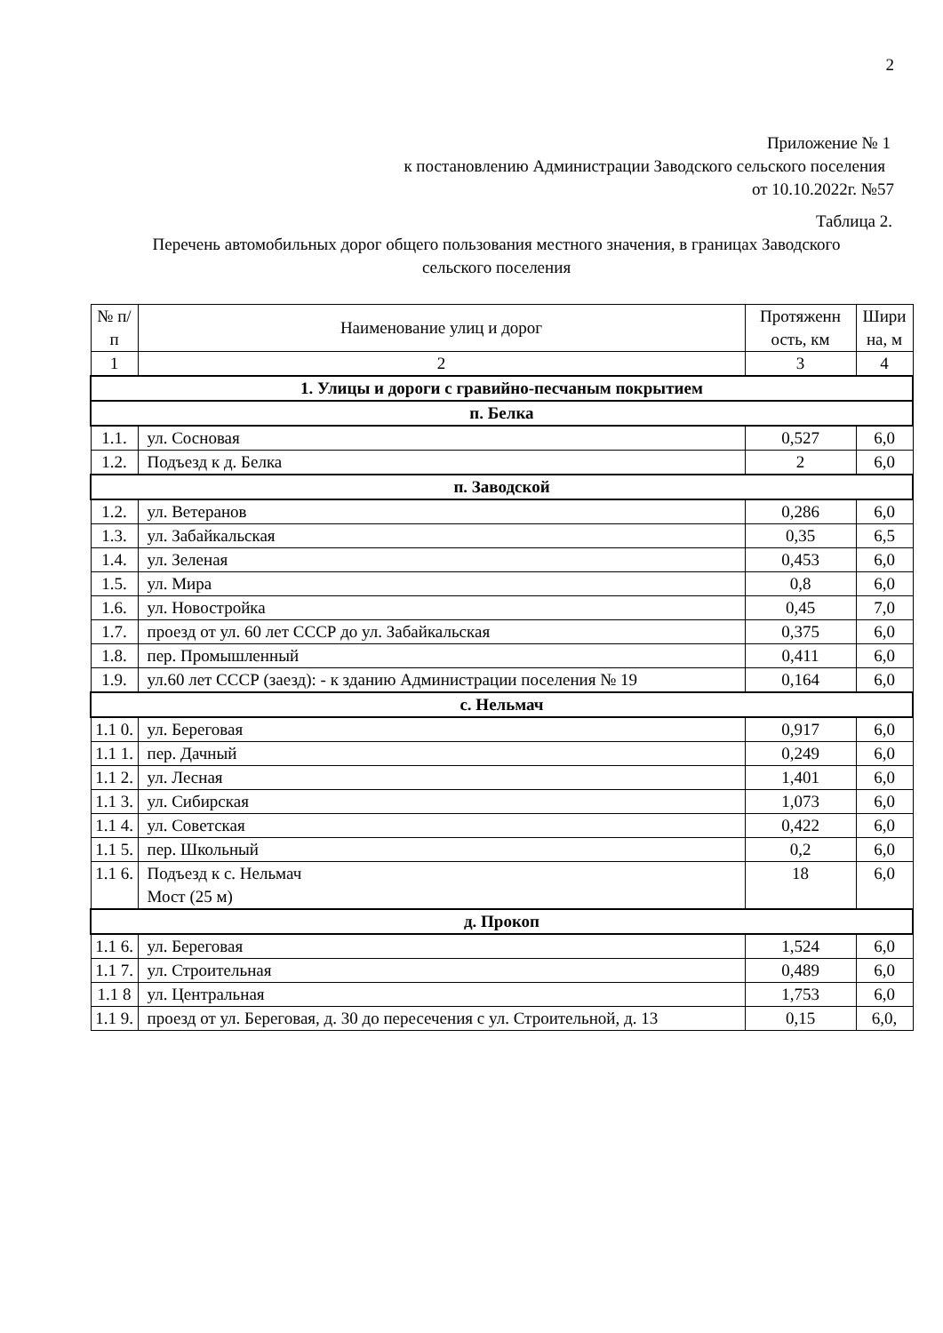2
Приложение № 1
к постановлению Администрации Заводского сельского поселения
от 10.10.2022г. №57
Таблица 2.
Перечень автомобильных дорог общего пользования местного значения, в границах Заводского
сельского поселения
| № п/п | Наименование улиц и дорог | Протяженн ость, км | Шири на, м |
| --- | --- | --- | --- |
| 1 | 2 | 3 | 4 |
| 1. Улицы и дороги с гравийно-песчаным покрытием | | | |
| п. Белка | | | |
| 1.1. | ул. Сосновая | 0,527 | 6,0 |
| 1.2. | Подъезд к д. Белка | 2 | 6,0 |
| п. Заводской | | | |
| 1.2. | ул. Ветеранов | 0,286 | 6,0 |
| 1.3. | ул. Забайкальская | 0,35 | 6,5 |
| 1.4. | ул. Зеленая | 0,453 | 6,0 |
| 1.5. | ул. Мира | 0,8 | 6,0 |
| 1.6. | ул. Новостройка | 0,45 | 7,0 |
| 1.7. | проезд от ул. 60 лет СССР до ул. Забайкальская | 0,375 | 6,0 |
| 1.8. | пер. Промышленный | 0,411 | 6,0 |
| 1.9. | ул.60 лет СССР (заезд): - к зданию Администрации поселения № 19 | 0,164 | 6,0 |
| с. Нельмач | | | |
| 1.1 0. | ул. Береговая | 0,917 | 6,0 |
| 1.1 1. | пер. Дачный | 0,249 | 6,0 |
| 1.1 2. | ул. Лесная | 1,401 | 6,0 |
| 1.1 3. | ул. Сибирская | 1,073 | 6,0 |
| 1.1 4. | ул. Советская | 0,422 | 6,0 |
| 1.1 5. | пер. Школьный | 0,2 | 6,0 |
| 1.1 6. | Подъезд к с. Нельмач Мост (25 м) | 18 | 6,0 |
| д. Прокоп | | | |
| 1.1 6. | ул. Береговая | 1,524 | 6,0 |
| 1.1 7. | ул. Строительная | 0,489 | 6,0 |
| 1.1 8 | ул. Центральная | 1,753 | 6,0 |
| 1.1 9. | проезд от ул. Береговая, д. 30 до пересечения с ул. Строительной, д. 13 | 0,15 | 6,0, |